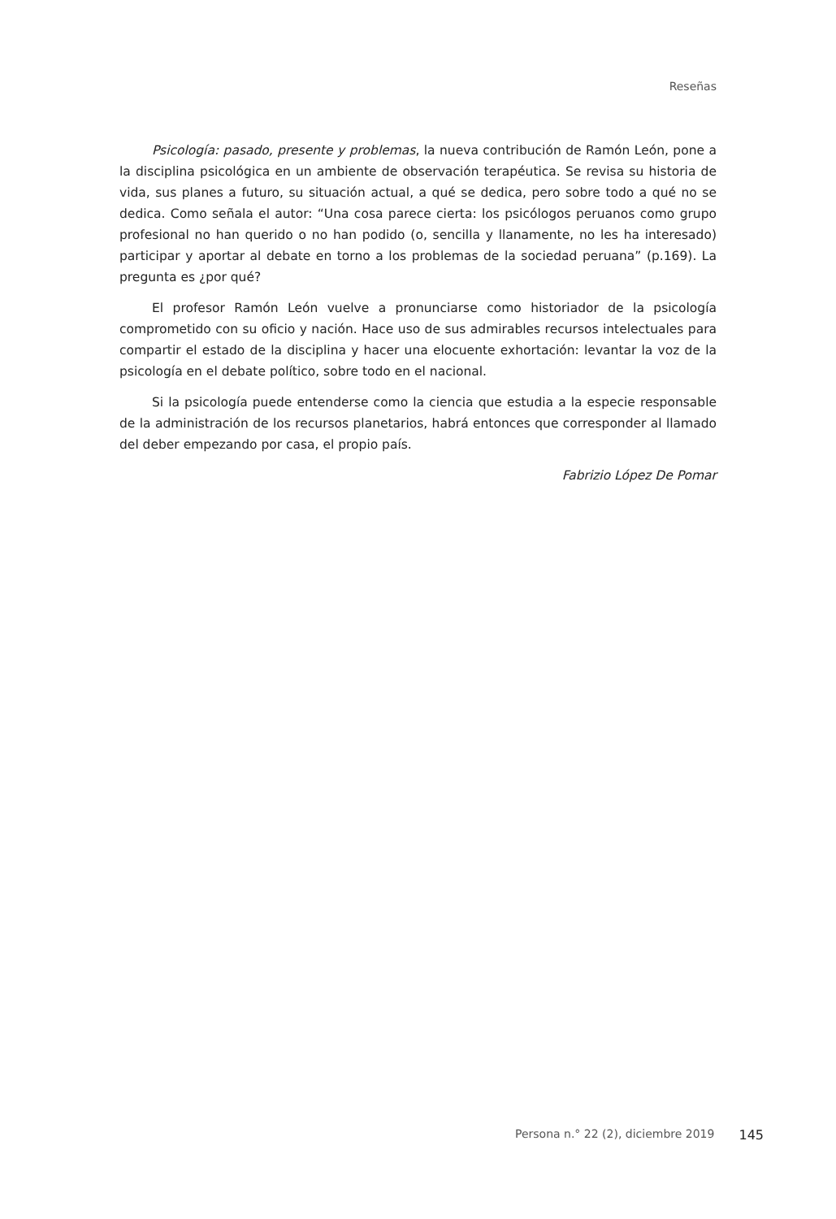Reseñas
Psicología: pasado, presente y problemas, la nueva contribución de Ramón León, pone a la disciplina psicológica en un ambiente de observación terapéutica. Se revisa su historia de vida, sus planes a futuro, su situación actual, a qué se dedica, pero sobre todo a qué no se dedica. Como señala el autor: “Una cosa parece cierta: los psicólogos peruanos como grupo profesional no han querido o no han podido (o, sencilla y llanamente, no les ha interesado) participar y aportar al debate en torno a los problemas de la sociedad peruana” (p.169). La pregunta es ¿por qué?
El profesor Ramón León vuelve a pronunciarse como historiador de la psicología comprometido con su oficio y nación. Hace uso de sus admirables recursos intelectuales para compartir el estado de la disciplina y hacer una elocuente exhortación: levantar la voz de la psicología en el debate político, sobre todo en el nacional.
Si la psicología puede entenderse como la ciencia que estudia a la especie responsable de la administración de los recursos planetarios, habrá entonces que corresponder al llamado del deber empezando por casa, el propio país.
Fabrizio López De Pomar
Persona n.° 22 (2), diciembre 2019 145